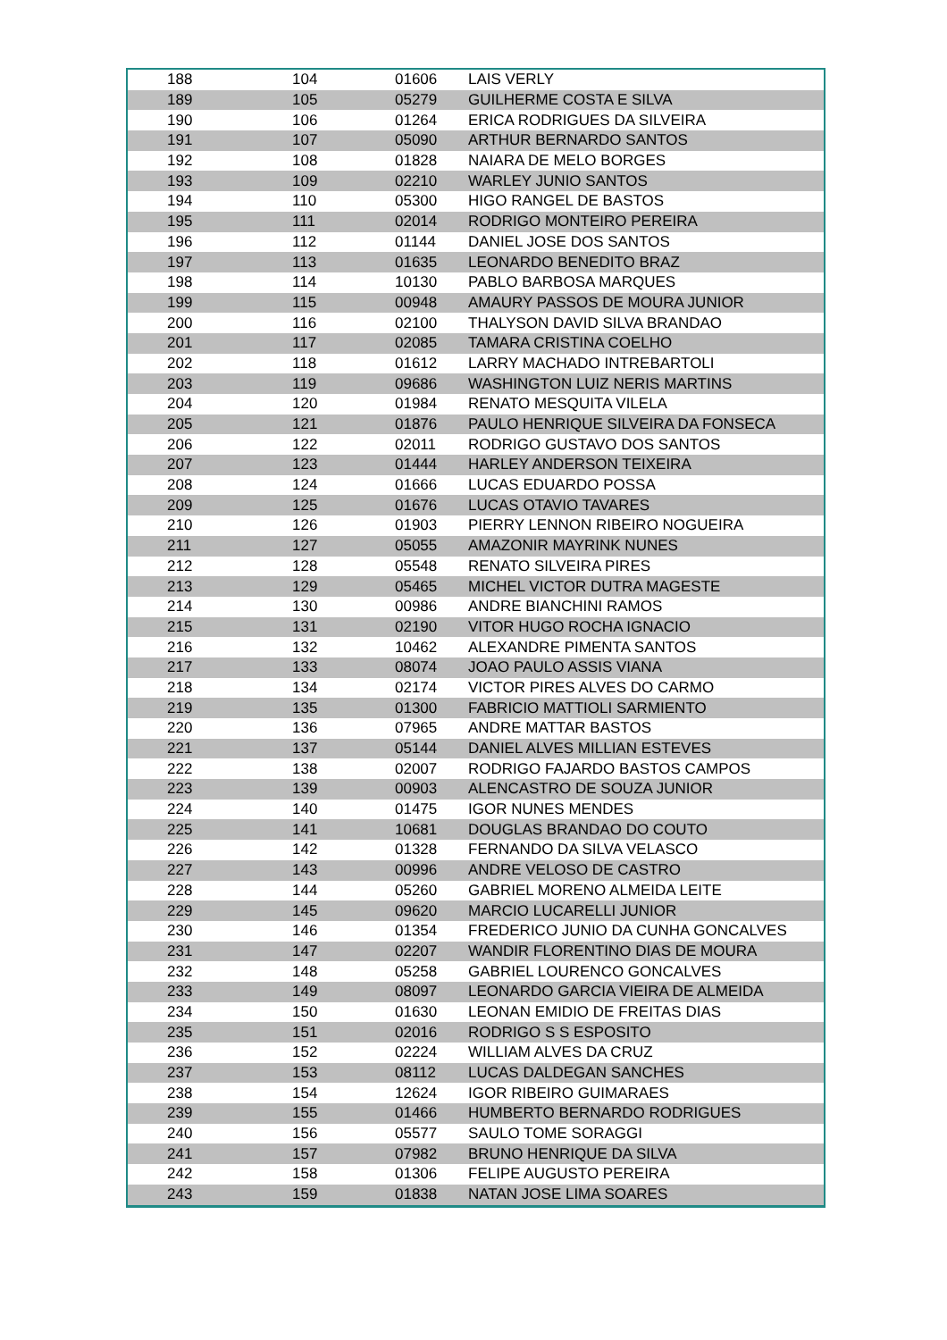| 188 | 104 | 01606 | LAIS VERLY |
| 189 | 105 | 05279 | GUILHERME COSTA E SILVA |
| 190 | 106 | 01264 | ERICA RODRIGUES DA SILVEIRA |
| 191 | 107 | 05090 | ARTHUR BERNARDO SANTOS |
| 192 | 108 | 01828 | NAIARA DE MELO BORGES |
| 193 | 109 | 02210 | WARLEY JUNIO SANTOS |
| 194 | 110 | 05300 | HIGO RANGEL DE BASTOS |
| 195 | 111 | 02014 | RODRIGO MONTEIRO PEREIRA |
| 196 | 112 | 01144 | DANIEL JOSE DOS SANTOS |
| 197 | 113 | 01635 | LEONARDO BENEDITO BRAZ |
| 198 | 114 | 10130 | PABLO BARBOSA MARQUES |
| 199 | 115 | 00948 | AMAURY PASSOS DE MOURA JUNIOR |
| 200 | 116 | 02100 | THALYSON DAVID SILVA BRANDAO |
| 201 | 117 | 02085 | TAMARA CRISTINA COELHO |
| 202 | 118 | 01612 | LARRY MACHADO INTREBARTOLI |
| 203 | 119 | 09686 | WASHINGTON LUIZ NERIS MARTINS |
| 204 | 120 | 01984 | RENATO MESQUITA VILELA |
| 205 | 121 | 01876 | PAULO HENRIQUE SILVEIRA DA FONSECA |
| 206 | 122 | 02011 | RODRIGO GUSTAVO DOS SANTOS |
| 207 | 123 | 01444 | HARLEY ANDERSON TEIXEIRA |
| 208 | 124 | 01666 | LUCAS EDUARDO POSSA |
| 209 | 125 | 01676 | LUCAS OTAVIO TAVARES |
| 210 | 126 | 01903 | PIERRY LENNON RIBEIRO NOGUEIRA |
| 211 | 127 | 05055 | AMAZONIR MAYRINK NUNES |
| 212 | 128 | 05548 | RENATO SILVEIRA PIRES |
| 213 | 129 | 05465 | MICHEL VICTOR DUTRA MAGESTE |
| 214 | 130 | 00986 | ANDRE BIANCHINI RAMOS |
| 215 | 131 | 02190 | VITOR HUGO ROCHA IGNACIO |
| 216 | 132 | 10462 | ALEXANDRE PIMENTA SANTOS |
| 217 | 133 | 08074 | JOAO PAULO ASSIS VIANA |
| 218 | 134 | 02174 | VICTOR PIRES ALVES DO CARMO |
| 219 | 135 | 01300 | FABRICIO MATTIOLI SARMIENTO |
| 220 | 136 | 07965 | ANDRE MATTAR BASTOS |
| 221 | 137 | 05144 | DANIEL ALVES MILLIAN ESTEVES |
| 222 | 138 | 02007 | RODRIGO FAJARDO BASTOS CAMPOS |
| 223 | 139 | 00903 | ALENCASTRO DE SOUZA JUNIOR |
| 224 | 140 | 01475 | IGOR NUNES MENDES |
| 225 | 141 | 10681 | DOUGLAS BRANDAO DO COUTO |
| 226 | 142 | 01328 | FERNANDO DA SILVA VELASCO |
| 227 | 143 | 00996 | ANDRE VELOSO DE CASTRO |
| 228 | 144 | 05260 | GABRIEL MORENO ALMEIDA LEITE |
| 229 | 145 | 09620 | MARCIO LUCARELLI JUNIOR |
| 230 | 146 | 01354 | FREDERICO JUNIO DA CUNHA GONCALVES |
| 231 | 147 | 02207 | WANDIR FLORENTINO DIAS DE MOURA |
| 232 | 148 | 05258 | GABRIEL LOURENCO GONCALVES |
| 233 | 149 | 08097 | LEONARDO GARCIA VIEIRA DE ALMEIDA |
| 234 | 150 | 01630 | LEONAN EMIDIO DE FREITAS DIAS |
| 235 | 151 | 02016 | RODRIGO S S ESPOSITO |
| 236 | 152 | 02224 | WILLIAM ALVES DA CRUZ |
| 237 | 153 | 08112 | LUCAS DALDEGAN SANCHES |
| 238 | 154 | 12624 | IGOR RIBEIRO GUIMARAES |
| 239 | 155 | 01466 | HUMBERTO BERNARDO RODRIGUES |
| 240 | 156 | 05577 | SAULO TOME SORAGGI |
| 241 | 157 | 07982 | BRUNO HENRIQUE DA SILVA |
| 242 | 158 | 01306 | FELIPE AUGUSTO PEREIRA |
| 243 | 159 | 01838 | NATAN JOSE LIMA SOARES |